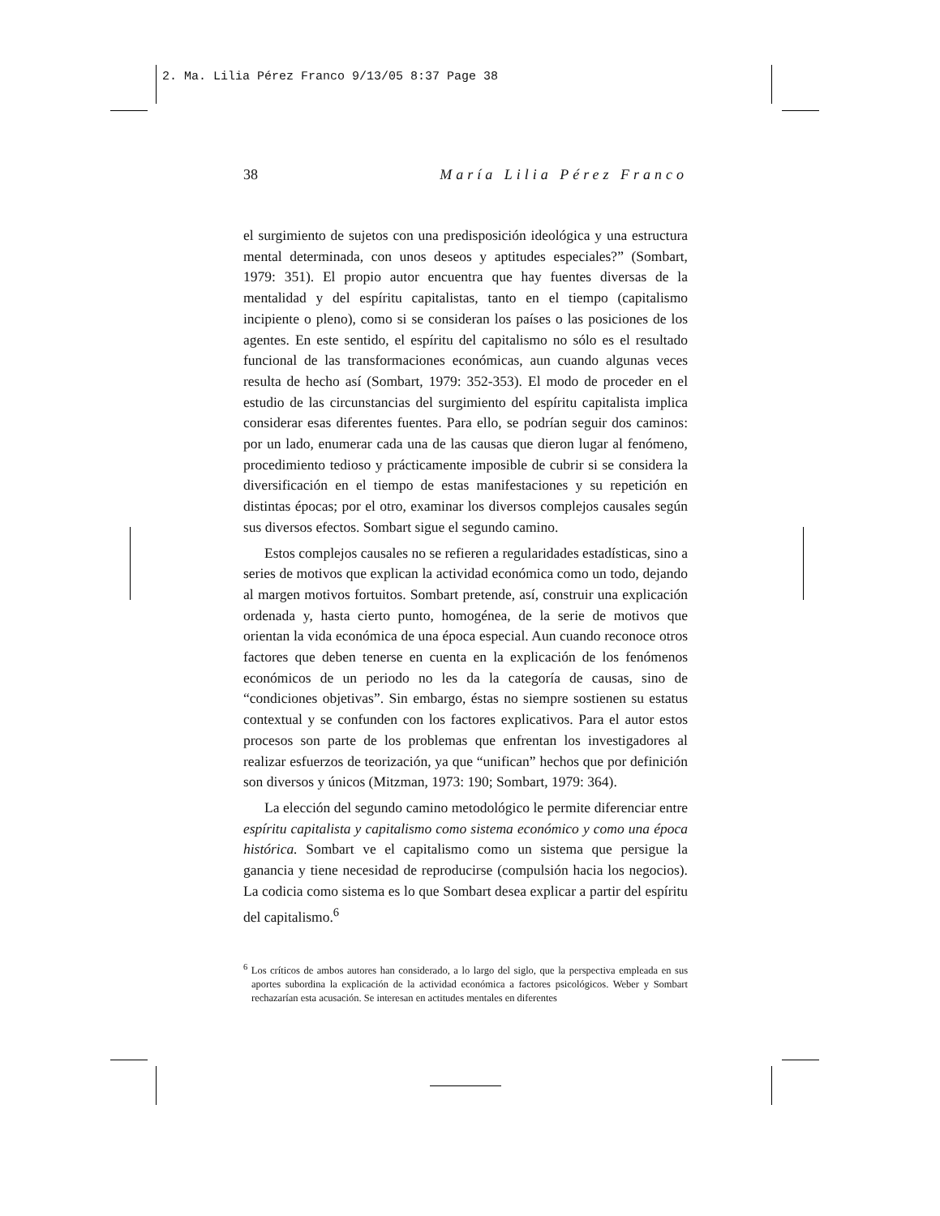2. Ma. Lilia Pérez Franco 9/13/05 8:37 Page 38
38 María Lilia Pérez Franco
el surgimiento de sujetos con una predisposición ideológica y una estructura mental determinada, con unos deseos y aptitudes especiales?” (Sombart, 1979: 351). El propio autor encuentra que hay fuentes diversas de la mentalidad y del espíritu capitalistas, tanto en el tiempo (capitalismo incipiente o pleno), como si se consideran los países o las posiciones de los agentes. En este sentido, el espíritu del capitalismo no sólo es el resultado funcional de las transformaciones económicas, aun cuando algunas veces resulta de hecho así (Sombart, 1979: 352-353). El modo de proceder en el estudio de las circunstancias del surgimiento del espíritu capitalista implica considerar esas diferentes fuentes. Para ello, se podrían seguir dos caminos: por un lado, enumerar cada una de las causas que dieron lugar al fenómeno, procedimiento tedioso y prácticamente imposible de cubrir si se considera la diversificación en el tiempo de estas manifestaciones y su repetición en distintas épocas; por el otro, examinar los diversos complejos causales según sus diversos efectos. Sombart sigue el segundo camino.
Estos complejos causales no se refieren a regularidades estadísticas, sino a series de motivos que explican la actividad económica como un todo, dejando al margen motivos fortuitos. Sombart pretende, así, construir una explicación ordenada y, hasta cierto punto, homogénea, de la serie de motivos que orientan la vida económica de una época especial. Aun cuando reconoce otros factores que deben tenerse en cuenta en la explicación de los fenómenos económicos de un periodo no les da la categoría de causas, sino de “condiciones objetivas”. Sin embargo, éstas no siempre sostienen su estatus contextual y se confunden con los factores explicativos. Para el autor estos procesos son parte de los problemas que enfrentan los investigadores al realizar esfuerzos de teorización, ya que “unifican” hechos que por definición son diversos y únicos (Mitzman, 1973: 190; Sombart, 1979: 364).
La elección del segundo camino metodológico le permite diferenciar entre espíritu capitalista y capitalismo como sistema económico y como una época histórica. Sombart ve el capitalismo como un sistema que persigue la ganancia y tiene necesidad de reproducirse (compulsión hacia los negocios). La codicia como sistema es lo que Sombart desea explicar a partir del espíritu del capitalismo.<sup>6</sup>
<sup>6</sup> Los críticos de ambos autores han considerado, a lo largo del siglo, que la perspectiva empleada en sus aportes subordina la explicación de la actividad económica a factores psicológicos. Weber y Sombart rechazarían esta acusación. Se interesan en actitudes mentales en diferentes